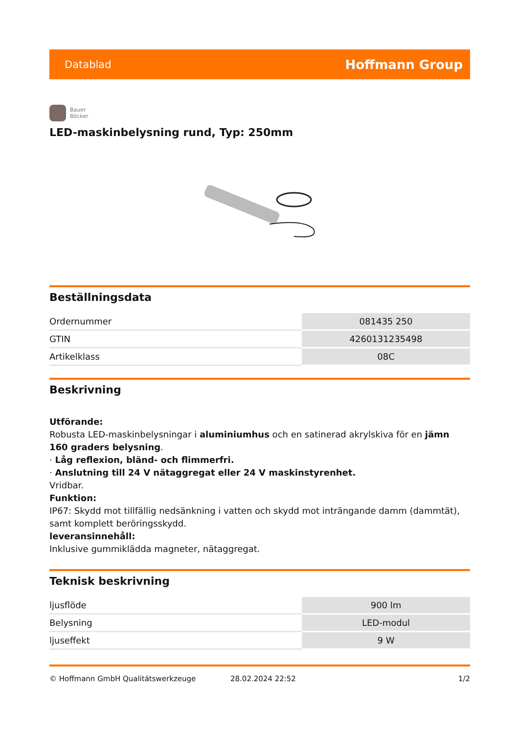Datablad Hoffmann Group
Bauer
Böcker
LED-maskinbelysning rund, Typ: 250mm
Beställningsdata
| Ordernummer | 081435 250 |
| GTIN | 4260131235498 |
| Artikelklass | 08C |
Beskrivning
Utförande:
Robusta LED-maskinbelysningar i aluminiumhus och en satinerad akrylskiva för en jämn 160 graders belysning.
· Låg reflexion, bländ- och flimmerfri.
· Anslutning till 24 V nätaggregat eller 24 V maskinstyrenhet.
Vridbar.
Funktion:
IP67: Skydd mot tillfällig nedsänkning i vatten och skydd mot inträngande damm (dammtät), samt komplett beröringsskydd.
leveransinnehåll:
Inklusive gummiklädda magneter, nätaggregat.
Teknisk beskrivning
| ljusflöde | 900 lm |
| Belysning | LED-modul |
| ljuseffekt | 9 W |
© Hoffmann GmbH Qualitätswerkzeuge 28.02.2024 22:52 1/2